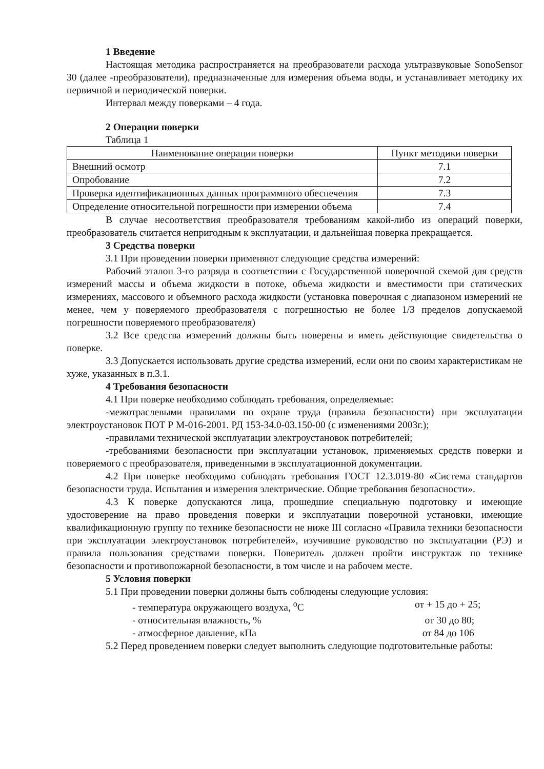1 Введение
Настоящая методика распространяется на преобразователи расхода ультразвуковые SonoSensor 30 (далее -преобразователи), предназначенные для измерения объема воды, и устанавливает методику их первичной и периодической поверки.
Интервал между поверками – 4 года.
2 Операции поверки
Таблица 1
| Наименование операции поверки | Пункт методики поверки |
| Внешний осмотр | 7.1 |
| Опробование | 7.2 |
| Проверка идентификационных данных программного обеспечения | 7.3 |
| Определение относительной погрешности при измерении объема | 7.4 |
В случае несоответствия преобразователя требованиям какой-либо из операций поверки, преобразователь считается непригодным к эксплуатации, и дальнейшая поверка прекращается.
3 Средства поверки
3.1 При проведении поверки применяют следующие средства измерений:
Рабочий эталон 3-го разряда в соответствии с Государственной поверочной схемой для средств измерений массы и объема жидкости в потоке, объема жидкости и вместимости при статических измерениях, массового и объемного расхода жидкости (установка поверочная с диапазоном измерений не менее, чем у поверяемого преобразователя с погрешностью не более 1/3 пределов допускаемой погрешности поверяемого преобразователя)
3.2 Все средства измерений должны быть поверены и иметь действующие свидетельства о поверке.
3.3 Допускается использовать другие средства измерений, если они по своим характеристикам не хуже, указанных в п.3.1.
4 Требования безопасности
4.1 При поверке необходимо соблюдать требования, определяемые:
-межотраслевыми правилами по охране труда (правила безопасности) при эксплуатации электроустановок ПОТ Р М-016-2001. РД 153-34.0-03.150-00 (с изменениями 2003г.);
-правилами технической эксплуатации электроустановок потребителей;
-требованиями безопасности при эксплуатации установок, применяемых средств поверки и поверяемого с преобразователя, приведенными в эксплуатационной документации.
4.2 При поверке необходимо соблюдать требования ГОСТ 12.3.019-80 «Система стандартов безопасности труда. Испытания и измерения электрические. Общие требования безопасности».
4.3 К поверке допускаются лица, прошедшие специальную подготовку и имеющие удостоверение на право проведения поверки и эксплуатации поверочной установки, имеющие квалификационную группу по технике безопасности не ниже III согласно «Правила техники безопасности при эксплуатации электроустановок потребителей», изучившие руководство по эксплуатации (РЭ) и правила пользования средствами поверки. Поверитель должен пройти инструктаж по технике безопасности и противопожарной безопасности, в том числе и на рабочем месте.
5 Условия поверки
5.1 При проведении поверки должны быть соблюдены следующие условия:
- температура окружающего воздуха, <sup>о</sup>С от + 15 до + 25;
- относительная влажность, % от 30 до 80;
- атмосферное давление, кПа от 84 до 106
5.2 Перед проведением поверки следует выполнить следующие подготовительные работы: